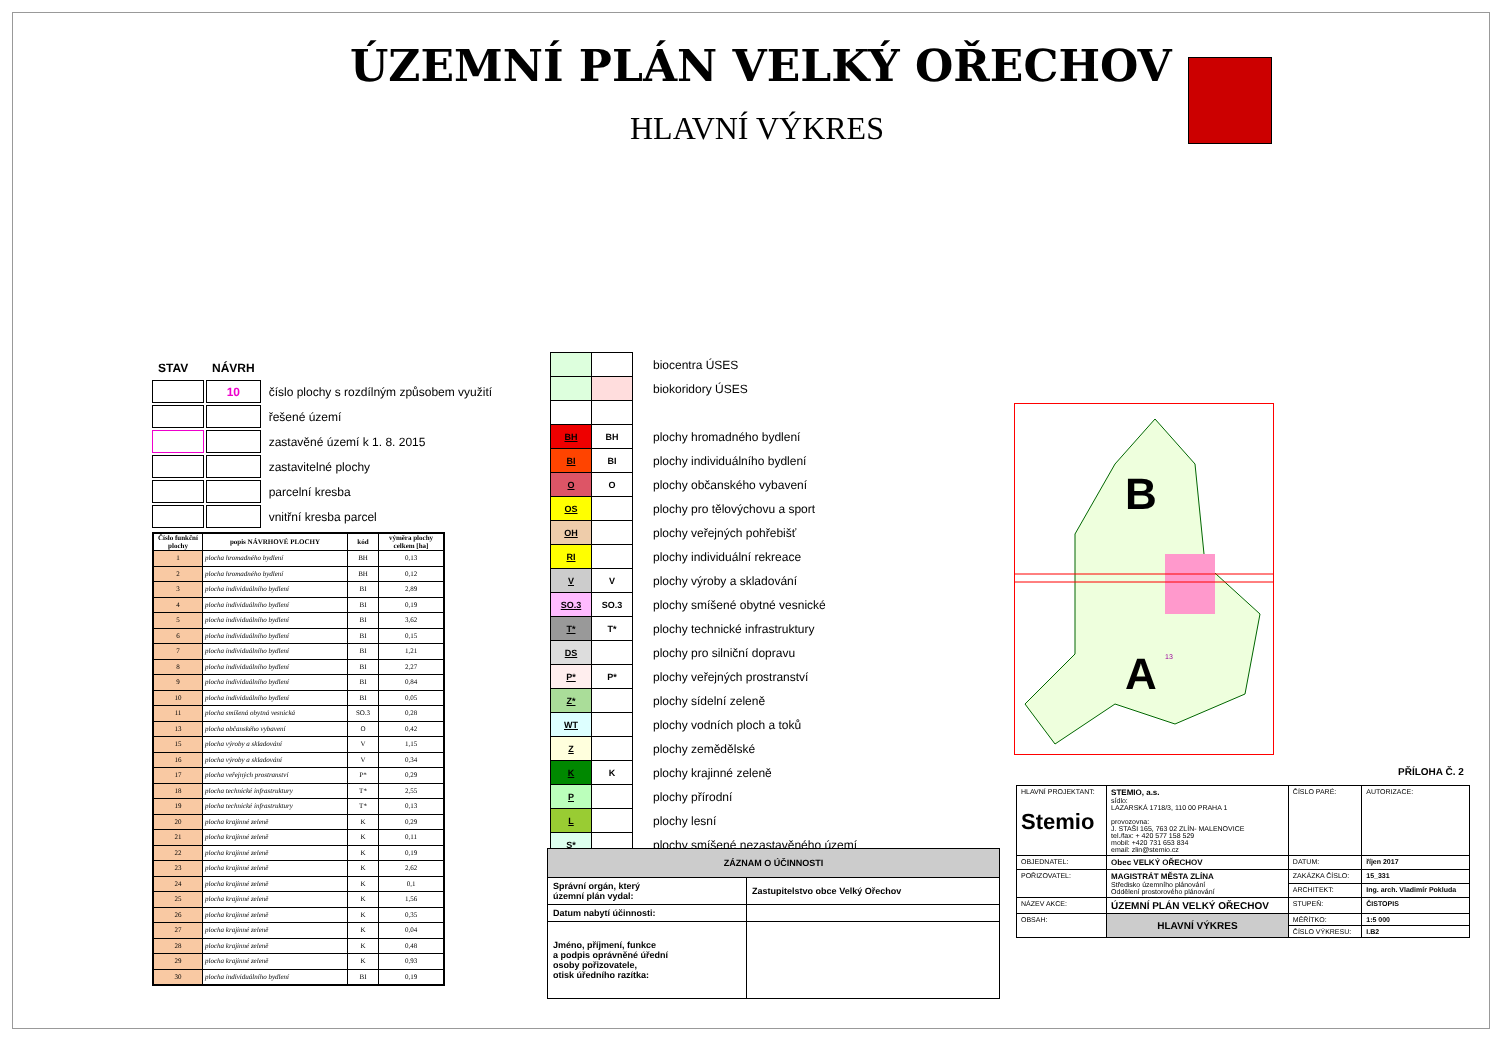ÚZEMNÍ PLÁN VELKÝ OŘECHOV
HLAVNÍ VÝKRES
| STAV | NÁVRH | |
| | 10 | číslo plochy s rozdílným způsobem využití |
| | | řešené území |
| | | zastavěné území k 1. 8. 2015 |
| | | zastavitelné plochy |
| | | parcelní kresba |
| | | vnitřní kresba parcel |
| Číslo funkční plochy | popis NÁVRHOVÉ PLOCHY | kód | výměra plochy celkem [ha] |
| --- | --- | --- | --- |
| 1 | plocha hromadného bydlení | BH | 0,13 |
| 2 | plocha hromadného bydlení | BH | 0,12 |
| 3 | plocha individuálního bydlení | BI | 2,89 |
| 4 | plocha individuálního bydlení | BI | 0,19 |
| 5 | plocha individuálního bydlení | BI | 3,62 |
| 6 | plocha individuálního bydlení | BI | 0,15 |
| 7 | plocha individuálního bydlení | BI | 1,21 |
| 8 | plocha individuálního bydlení | BI | 2,27 |
| 9 | plocha individuálního bydlení | BI | 0,84 |
| 10 | plocha individuálního bydlení | BI | 0,05 |
| 11 | plocha smíšená obytná vesnická | SO.3 | 0,28 |
| 13 | plocha občanského vybavení | O | 0,42 |
| 15 | plocha výroby a skladování | V | 1,15 |
| 16 | plocha výroby a skladování | V | 0,34 |
| 17 | plocha veřejných prostranství | P* | 0,29 |
| 18 | plocha technické infrastruktury | T* | 2,55 |
| 19 | plocha technické infrastruktury | T* | 0,13 |
| 20 | plocha krajinné zeleně | K | 0,29 |
| 21 | plocha krajinné zeleně | K | 0,11 |
| 22 | plocha krajinné zeleně | K | 0,19 |
| 23 | plocha krajinné zeleně | K | 2,62 |
| 24 | plocha krajinné zeleně | K | 0,1 |
| 25 | plocha krajinné zeleně | K | 1,56 |
| 26 | plocha krajinné zeleně | K | 0,35 |
| 27 | plocha krajinné zeleně | K | 0,04 |
| 28 | plocha krajinné zeleně | K | 0,48 |
| 29 | plocha krajinné zeleně | K | 0,93 |
| 30 | plocha individuálního bydlení | BI | 0,19 |
| | | biocentra ÚSES |
| | | biokoridory ÚSES |
| BH | BH | plochy hromadného bydlení |
| BI | BI | plochy individuálního bydlení |
| O | O | plochy občanského vybavení |
| OS | | plochy pro tělovýchovu a sport |
| OH | | plochy veřejných pohřebišť |
| RI | | plochy individuální rekreace |
| V | V | plochy výroby a skladování |
| SO.3 | SO.3 | plochy smíšené obytné vesnické |
| T* | T* | plochy technické infrastruktury |
| DS | | plochy pro silniční dopravu |
| P* | P* | plochy veřejných prostranství |
| Z* | | plochy sídelní zeleně |
| WT | | plochy vodních ploch a toků |
| Z | | plochy zemědělské |
| K | K | plochy krajinné zeleně |
| P | | plochy přírodní |
| L | | plochy lesní |
| S* | | plochy smíšené nezastavěného území |
B
A
13
PŘÍLOHA Č. 2
| ZÁZNAM O ÚČINNOSTI | |
| Správní orgán, který územní plán vydal: | Zastupitelstvo obce Velký Ořechov |
| Datum nabytí účinnosti: | |
| Jméno, příjmení, funkce a podpis oprávněné úřední osoby pořizovatele, otisk úředního razítka: | |
| HLAVNÍ PROJEKTANT: Stemio | STEMIO, a.s. sídlo: LAZARSKÁ 1718/3, 110 00 PRAHA 1 provozovna: J. STAŠI 165, 763 02 ZLÍN- MALENOVICE tel./fax: + 420 577 158 529 mobil: +420 731 653 834 email: zlin@stemio.cz | ČÍSLO PARÉ: | AUTORIZACE: |
| OBJEDNATEL: | Obec VELKÝ OŘECHOV | DATUM: | říjen 2017 |
| POŘIZOVATEL: | MAGISTRÁT MĚSTA ZLÍNA Středisko územního plánování Oddělení prostorového plánování | ZAKÁZKA ČÍSLO: | 15_331 |
| | | ARCHITEKT: | Ing. arch. Vladimír Pokluda |
| NÁZEV AKCE: | ÚZEMNÍ PLÁN VELKÝ OŘECHOV | STUPEŇ: | ČISTOPIS |
| OBSAH: | HLAVNÍ VÝKRES | MĚŘÍTKO: | 1:5 000 |
| | | ČÍSLO VÝKRESU: | I.B2 |